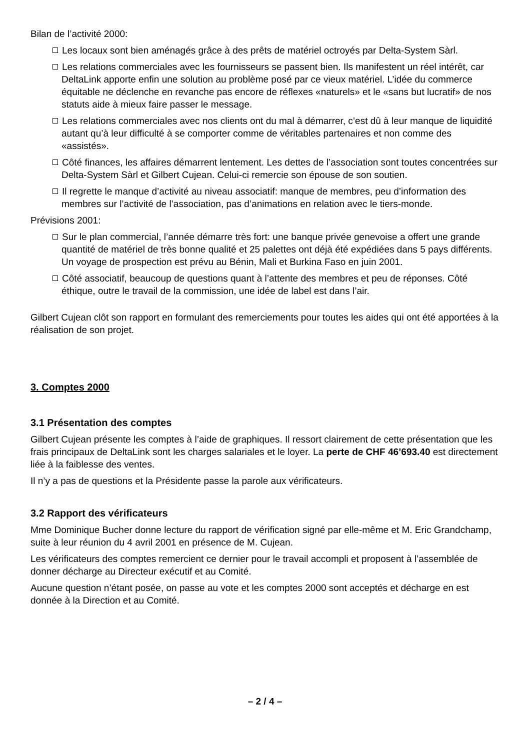Bilan de l’activité 2000:
Les locaux sont bien aménagés grâce à des prêts de matériel octroyés par Delta-System Sàrl.
Les relations commerciales avec les fournisseurs se passent bien. Ils manifestent un réel intérêt, car DeltaLink apporte enfin une solution au problème posé par ce vieux matériel. L’idée du commerce équitable ne déclenche en revanche pas encore de réflexes «naturels» et le «sans but lucratif» de nos statuts aide à mieux faire passer le message.
Les relations commerciales avec nos clients ont du mal à démarrer, c’est dû à leur manque de liquidité autant qu’à leur difficulté à se comporter comme de véritables partenaires et non comme des «assistés».
Côté finances, les affaires démarrent lentement. Les dettes de l’association sont toutes concentrées sur Delta-System Sàrl et Gilbert Cujean. Celui-ci remercie son épouse de son soutien.
Il regrette le manque d’activité au niveau associatif: manque de membres, peu d’information des membres sur l’activité de l’association, pas d’animations en relation avec le tiers-monde.
Prévisions 2001:
Sur le plan commercial, l’année démarre très fort: une banque privée genevoise a offert une grande quantité de matériel de très bonne qualité et 25 palettes ont déjà été expédiées dans 5 pays différents. Un voyage de prospection est prévu au Bénin, Mali et Burkina Faso en juin 2001.
Côté associatif, beaucoup de questions quant à l’attente des membres et peu de réponses. Côté éthique, outre le travail de la commission, une idée de label est dans l’air.
Gilbert Cujean clôt son rapport en formulant des remerciements pour toutes les aides qui ont été apportées à la réalisation de son projet.
3. Comptes 2000
3.1 Présentation des comptes
Gilbert Cujean présente les comptes à l’aide de graphiques. Il ressort clairement de cette présentation que les frais principaux de DeltaLink sont les charges salariales et le loyer. La perte de CHF 46’693.40 est directement liée à la faiblesse des ventes.
Il n’y a pas de questions et la Présidente passe la parole aux vérificateurs.
3.2 Rapport des vérificateurs
Mme Dominique Bucher donne lecture du rapport de vérification signé par elle-même et M. Eric Grandchamp, suite à leur réunion du 4 avril 2001 en présence de M. Cujean.
Les vérificateurs des comptes remercient ce dernier pour le travail accompli et proposent à l’assemblée de donner décharge au Directeur exécutif et au Comité.
Aucune question n’étant posée, on passe au vote et les comptes 2000 sont acceptés et décharge en est donnée à la Direction et au Comité.
– 2 / 4 –